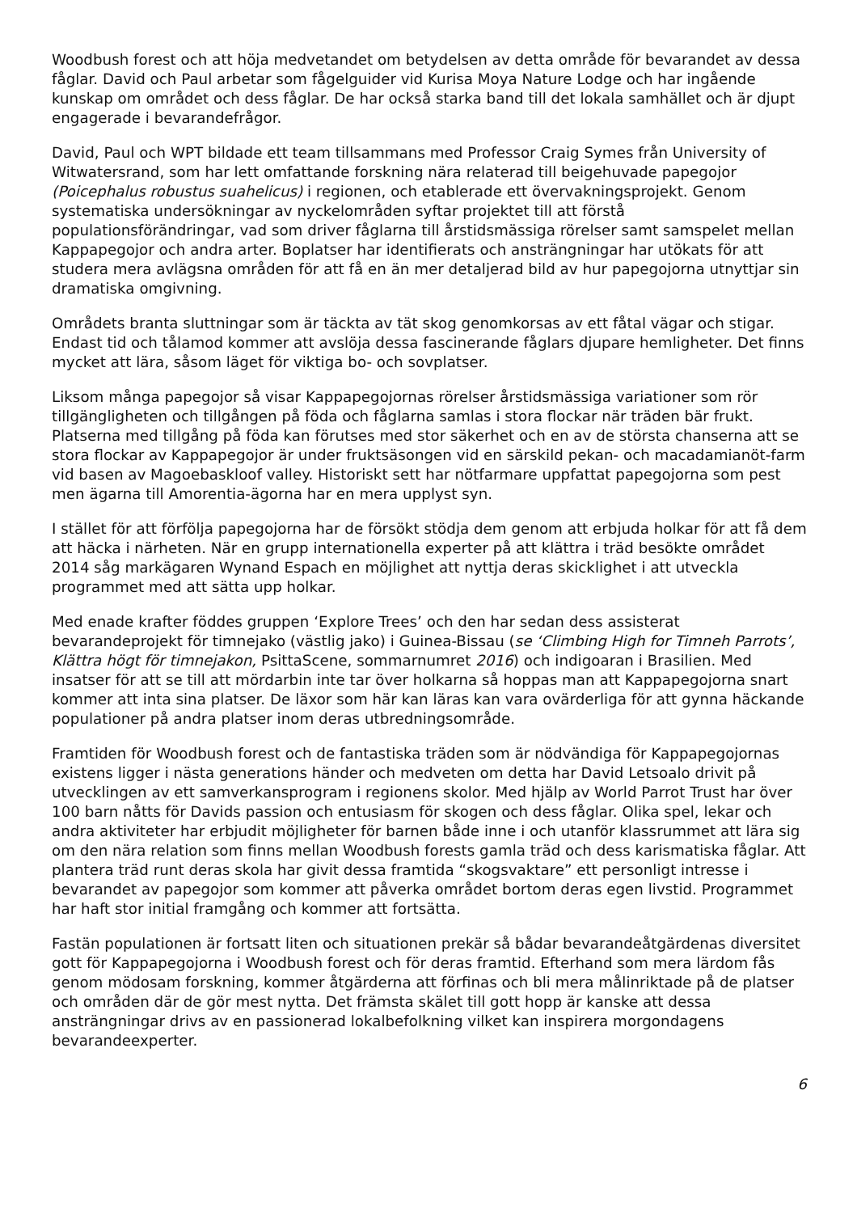Woodbush forest och att höja medvetandet om betydelsen av detta område för bevarandet av dessa fåglar. David och Paul arbetar som fågelguider vid Kurisa Moya Nature Lodge och har ingående kunskap om området och dess fåglar. De har också starka band till det lokala samhället och är djupt engagerade i bevarandefrågor.
David, Paul och WPT bildade ett team tillsammans med Professor Craig Symes från University of Witwatersrand, som har lett omfattande forskning nära relaterad till beigehuvade papegojor (Poicephalus robustus suahelicus) i regionen, och etablerade ett övervakningsprojekt. Genom systematiska undersökningar av nyckelområden syftar projektet till att förstå populationsförändringar, vad som driver fåglarna till årstidsmässiga rörelser samt samspelet mellan Kappapegojor och andra arter. Boplatser har identifierats och ansträngningar har utökats för att studera mera avlägsna områden för att få en än mer detaljerad bild av hur papegojorna utnyttjar sin dramatiska omgivning.
Områdets branta sluttningar som är täckta av tät skog genomkorsas av ett fåtal vägar och stigar. Endast tid och tålamod kommer att avslöja dessa fascinerande fåglars djupare hemligheter. Det finns mycket att lära, såsom läget för viktiga bo- och sovplatser.
Liksom många papegojor så visar Kappapegojornas rörelser årstidsmässiga variationer som rör tillgängligheten och tillgången på föda och fåglarna samlas i stora flockar när träden bär frukt. Platserna med tillgång på föda kan förutses med stor säkerhet och en av de största chanserna att se stora flockar av Kappapegojor är under fruktsäsongen vid en särskild pekan- och macadamianöt-farm vid basen av Magoebaskloof valley. Historiskt sett har nötfarmare uppfattat papegojorna som pest men ägarna till Amorentia-ägorna har en mera upplyst syn.
I stället för att förfölja papegojorna har de försökt stödja dem genom att erbjuda holkar för att få dem att häcka i närheten. När en grupp internationella experter på att klättra i träd besökte området 2014 såg markägaren Wynand Espach en möjlighet att nyttja deras skicklighet i att utveckla programmet med att sätta upp holkar.
Med enade krafter föddes gruppen ‘Explore Trees’ och den har sedan dess assisterat bevarandeprojekt för timnejako (västlig jako) i Guinea-Bissau (se ‘Climbing High for Timneh Parrots’, Klättra högt för timnejakon, PsittaScene, sommarnumret 2016) och indigoaran i Brasilien. Med insatser för att se till att mördarbin inte tar över holkarna så hoppas man att Kappapegojorna snart kommer att inta sina platser. De läxor som här kan läras kan vara ovärderliga för att gynna häckande populationer på andra platser inom deras utbredningsområde.
Framtiden för Woodbush forest och de fantastiska träden som är nödvändiga för Kappapegojornas existens ligger i nästa generations händer och medveten om detta har David Letsoalo drivit på utvecklingen av ett samverkansprogram i regionens skolor. Med hjälp av World Parrot Trust har över 100 barn nåtts för Davids passion och entusiasm för skogen och dess fåglar. Olika spel, lekar och andra aktiviteter har erbjudit möjligheter för barnen både inne i och utanför klassrummet att lära sig om den nära relation som finns mellan Woodbush forests gamla träd och dess karismatiska fåglar. Att plantera träd runt deras skola har givit dessa framtida “skogsvaktare” ett personligt intresse i bevarandet av papegojor som kommer att påverka området bortom deras egen livstid. Programmet har haft stor initial framgång och kommer att fortsätta.
Fastän populationen är fortsatt liten och situationen prekär så bådar bevarandeåtgärdenas diversitet gott för Kappapegojorna i Woodbush forest och för deras framtid. Efterhand som mera lärdom fås genom mödosam forskning, kommer åtgärderna att förfinas och bli mera målinriktade på de platser och områden där de gör mest nytta. Det främsta skälet till gott hopp är kanske att dessa ansträngningar drivs av en passionerad lokalbefolkning vilket kan inspirera morgondagens bevarandeexperter.
6